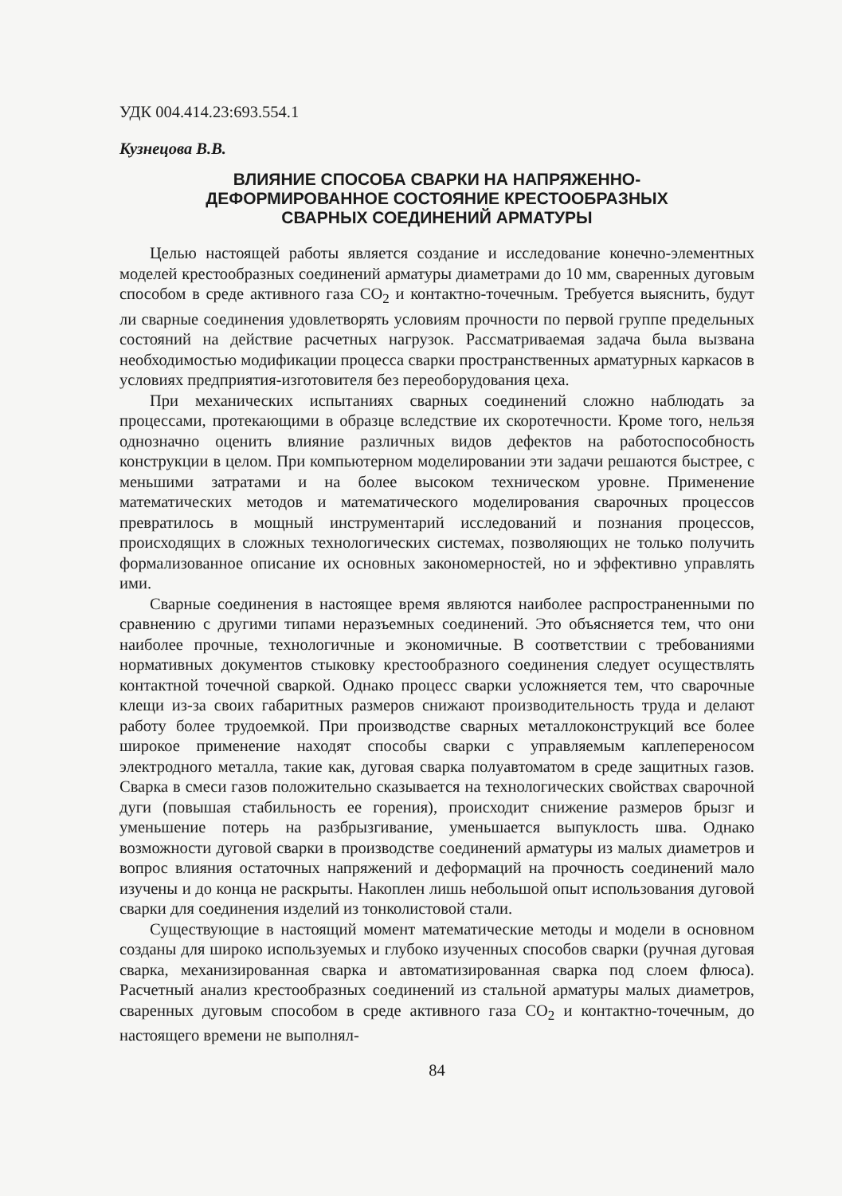УДК 004.414.23:693.554.1
Кузнецова В.В.
ВЛИЯНИЕ СПОСОБА СВАРКИ НА НАПРЯЖЕННО-
ДЕФОРМИРОВАННОЕ СОСТОЯНИЕ КРЕСТООБРАЗНЫХ
СВАРНЫХ СОЕДИНЕНИЙ АРМАТУРЫ
Целью настоящей работы является создание и исследование конечно-элементных моделей крестообразных соединений арматуры диаметрами до 10 мм, сваренных дуговым способом в среде активного газа CO<sub>2</sub> и контактно-точечным. Требуется выяснить, будут ли сварные соединения удовлетворять условиям прочности по первой группе предельных состояний на действие расчетных нагрузок. Рассматриваемая задача была вызвана необходимостью модификации процесса сварки пространственных арматурных каркасов в условиях предприятия-изготовителя без переоборудования цеха.
При механических испытаниях сварных соединений сложно наблюдать за процессами, протекающими в образце вследствие их скоротечности. Кроме того, нельзя однозначно оценить влияние различных видов дефектов на работоспособность конструкции в целом. При компьютерном моделировании эти задачи решаются быстрее, с меньшими затратами и на более высоком техническом уровне. Применение математических методов и математического моделирования сварочных процессов превратилось в мощный инструментарий исследований и познания процессов, происходящих в сложных технологических системах, позволяющих не только получить формализованное описание их основных закономерностей, но и эффективно управлять ими.
Сварные соединения в настоящее время являются наиболее распространенными по сравнению с другими типами неразъемных соединений. Это объясняется тем, что они наиболее прочные, технологичные и экономичные. В соответствии с требованиями нормативных документов стыковку крестообразного соединения следует осуществлять контактной точечной сваркой. Однако процесс сварки усложняется тем, что сварочные клещи из-за своих габаритных размеров снижают производительность труда и делают работу более трудоемкой. При производстве сварных металлоконструкций все более широкое применение находят способы сварки с управляемым каплепереносом электродного металла, такие как, дуговая сварка полуавтоматом в среде защитных газов. Сварка в смеси газов положительно сказывается на технологических свойствах сварочной дуги (повышая стабильность ее горения), происходит снижение размеров брызг и уменьшение потерь на разбрызгивание, уменьшается выпуклость шва. Однако возможности дуговой сварки в производстве соединений арматуры из малых диаметров и вопрос влияния остаточных напряжений и деформаций на прочность соединений мало изучены и до конца не раскрыты. Накоплен лишь небольшой опыт использования дуговой сварки для соединения изделий из тонколистовой стали.
Существующие в настоящий момент математические методы и модели в основном созданы для широко используемых и глубоко изученных способов сварки (ручная дуговая сварка, механизированная сварка и автоматизированная сварка под слоем флюса). Расчетный анализ крестообразных соединений из стальной арматуры малых диаметров, сваренных дуговым способом в среде активного газа CO<sub>2</sub> и контактно-точечным, до настоящего времени не выполнял-
84